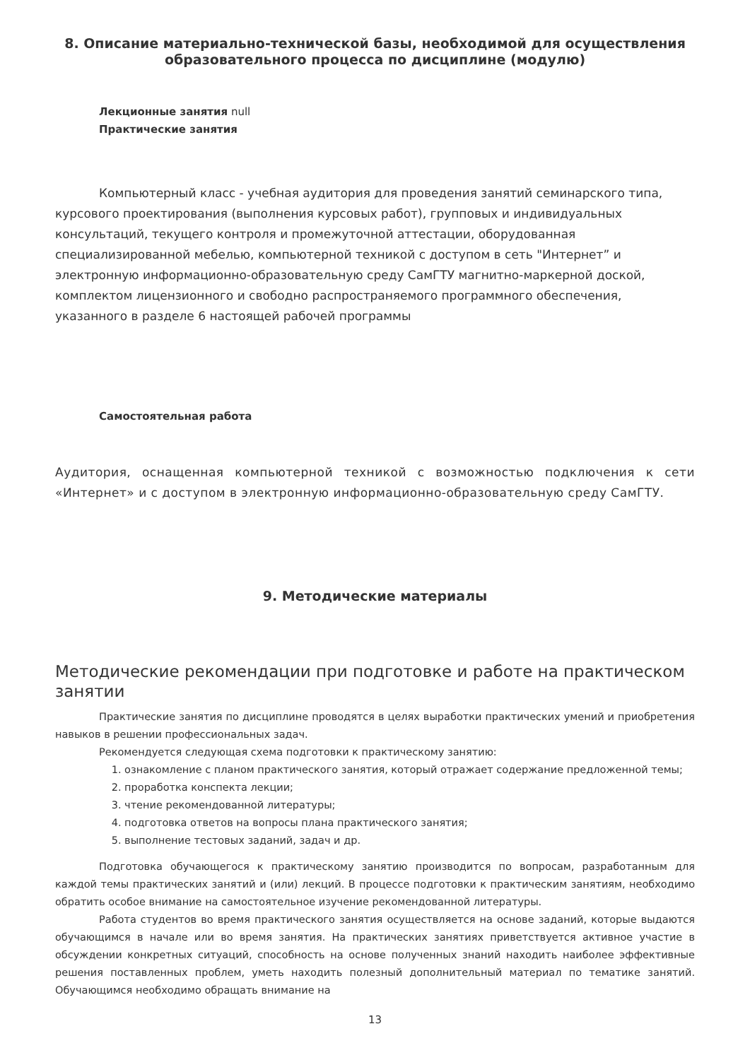8. Описание материально-технической базы, необходимой для осуществления образовательного процесса по дисциплине (модулю)
Лекционные занятия null
Практические занятия
Компьютерный класс - учебная аудитория для проведения занятий семинарского типа, курсового проектирования (выполнения курсовых работ), групповых и индивидуальных консультаций, текущего контроля и промежуточной аттестации, оборудованная специализированной мебелью, компьютерной техникой с доступом в сеть "Интернет” и электронную информационно-образовательную среду СамГТУ магнитно-маркерной доской, комплектом лицензионного и свободно распространяемого программного обеспечения, указанного в разделе 6 настоящей рабочей программы
Самостоятельная работа
Аудитория, оснащенная компьютерной техникой с возможностью подключения к сети «Интернет» и с доступом в электронную информационно-образовательную среду СамГТУ.
9. Методические материалы
Методические рекомендации при подготовке и работе на практическом занятии
Практические занятия по дисциплине проводятся в целях выработки практических умений и приобретения навыков в решении профессиональных задач.
Рекомендуется следующая схема подготовки к практическому занятию:
1. ознакомление с планом практического занятия, который отражает содержание предложенной темы;
2. проработка конспекта лекции;
3. чтение рекомендованной литературы;
4. подготовка ответов на вопросы плана практического занятия;
5. выполнение тестовых заданий, задач и др.
Подготовка обучающегося к практическому занятию производится по вопросам, разработанным для каждой темы практических занятий и (или) лекций. В процессе подготовки к практическим занятиям, необходимо обратить особое внимание на самостоятельное изучение рекомендованной литературы.
Работа студентов во время практического занятия осуществляется на основе заданий, которые выдаются обучающимся в начале или во время занятия. На практических занятиях приветствуется активное участие в обсуждении конкретных ситуаций, способность на основе полученных знаний находить наиболее эффективные решения поставленных проблем, уметь находить полезный дополнительный материал по тематике занятий. Обучающимся необходимо обращать внимание на
13